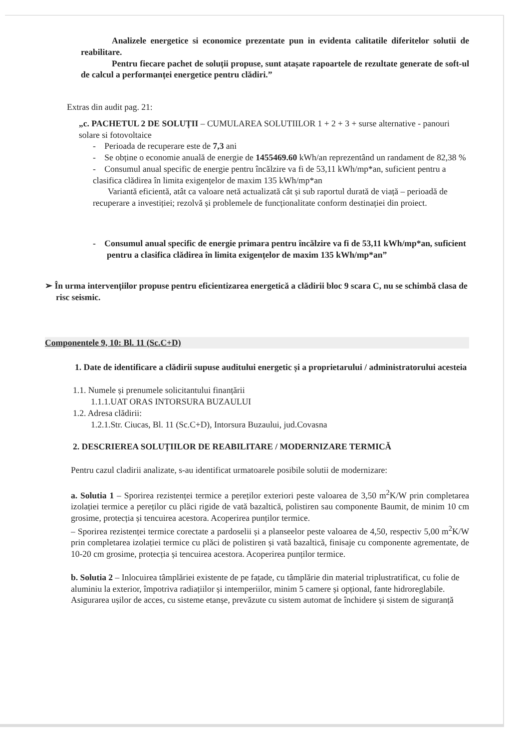Analizele energetice si economice prezentate pun in evidenta calitatile diferitelor solutii de reabilitare.
Pentru fiecare pachet de soluții propuse, sunt atașate rapoartele de rezultate generate de soft-ul de calcul a performanței energetice pentru clădiri.”
Extras din audit pag. 21:
„c. PACHETUL 2 DE SOLUȚII – CUMULAREA SOLUTIILOR 1 + 2 + 3 + surse alternative - panouri solare si fotovoltaice
- Perioada de recuperare este de 7,3 ani
- Se obține o economie anuală de energie de 1455469.60 kWh/an reprezentând un randament de 82,38 %
- Consumul anual specific de energie pentru încălzire va fi de 53,11 kWh/mp*an, suficient pentru a clasifica clădirea în limita exigențelor de maxim 135 kWh/mp*an
Variantă eficientă, atât ca valoare netă actualizată cât și sub raportul durată de viață – perioadă de recuperare a investiției; rezolvă și problemele de funcționalitate conform destinației din proiect.
- Consumul anual specific de energie primara pentru încălzire va fi de 53,11 kWh/mp*an, suficient pentru a clasifica clădirea în limita exigențelor de maxim 135 kWh/mp*an”
➢ În urma intervențiilor propuse pentru eficientizarea energetică a clădirii bloc 9 scara C, nu se schimbă clasa de risc seismic.
Componentele 9, 10: Bl. 11 (Sc.C+D)
1. Date de identificare a clădirii supuse auditului energetic și a proprietarului / administratorului acesteia
1.1. Numele și prenumele solicitantului finanțării
1.1.1.UAT ORAS INTORSURA BUZAULUI
1.2. Adresa clădirii:
1.2.1.Str. Ciucas, Bl. 11 (Sc.C+D), Intorsura Buzaului, jud.Covasna
2. DESCRIEREA SOLUȚIILOR DE REABILITARE / MODERNIZARE TERMICĂ
Pentru cazul cladirii analizate, s-au identificat urmatoarele posibile solutii de modernizare:
a. Solutia 1 – Sporirea rezistenței termice a pereților exteriori peste valoarea de 3,50 m<sup>2</sup>K/W prin completarea izolației termice a pereților cu plăci rigide de vată bazaltică, polistiren sau componente Baumit, de minim 10 cm grosime, protecția și tencuirea acestora. Acoperirea punților termice.
– Sporirea rezistenței termice corectate a pardoselii și a planseelor peste valoarea de 4,50, respectiv 5,00 m<sup>2</sup>K/W prin completarea izolației termice cu plăci de polistiren și vată bazaltică, finisaje cu componente agrementate, de 10-20 cm grosime, protecția și tencuirea acestora. Acoperirea punților termice.
b. Solutia 2 – Inlocuirea tâmplăriei existente de pe fațade, cu tâmplărie din material triplustratificat, cu folie de aluminiu la exterior, împotriva radiațiilor și intemperiilor, minim 5 camere și opțional, fante hidroreglabile. Asigurarea ușilor de acces, cu sisteme etanșe, prevăzute cu sistem automat de închidere și sistem de siguranță